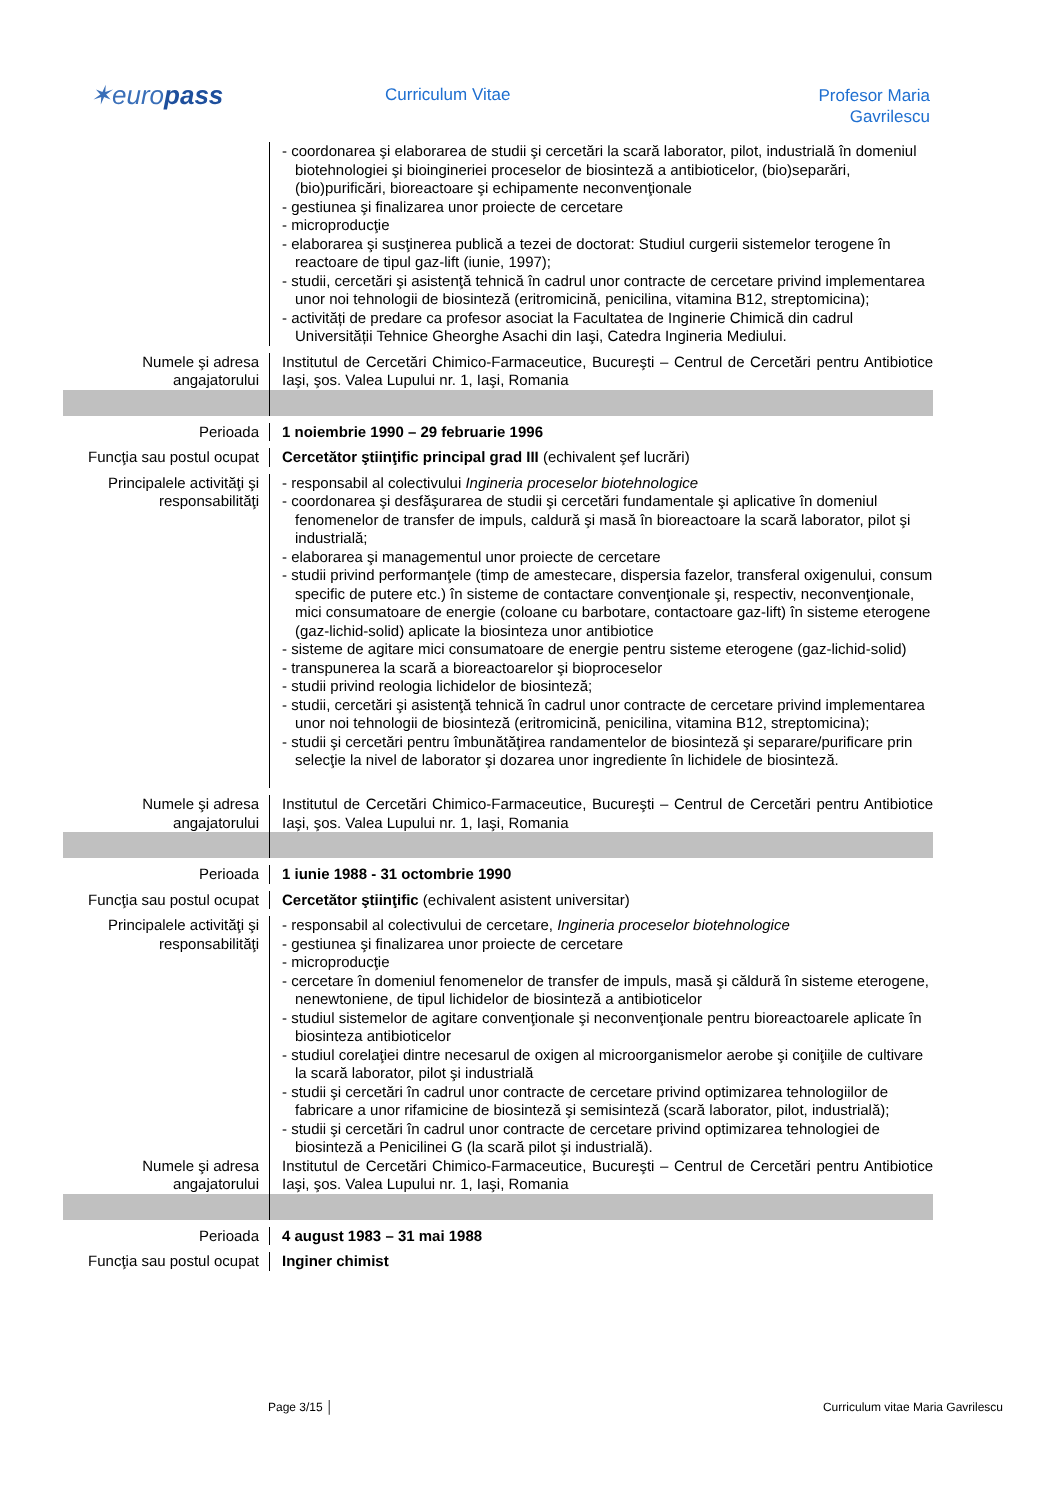✶europass Curriculum Vitae
Profesor Maria
Gavrilescu
- coordonarea şi elaborarea de studii şi cercetări la scară laborator, pilot, industrială în domeniul biotehnologiei şi bioingineriei proceselor de biosinteză a antibioticelor, (bio)separări, (bio)purificări, bioreactoare şi echipamente neconvenţionale
- gestiunea şi finalizarea unor proiecte de cercetare
- microproducţie
- elaborarea şi susţinerea publică a tezei de doctorat: Studiul curgerii sistemelor terogene în reactoare de tipul gaz-lift (iunie, 1997);
- studii, cercetări şi asistenţă tehnică în cadrul unor contracte de cercetare privind implementarea unor noi tehnologii de biosinteză (eritromicină, penicilina, vitamina B12, streptomicina);
- activități de predare ca profesor asociat la Facultatea de Inginerie Chimică din cadrul Universității Tehnice Gheorghe Asachi din Iaşi, Catedra Ingineria Mediului.
Numele şi adresa angajatorului
Institutul de Cercetări Chimico-Farmaceutice, Bucureşti – Centrul de Cercetări pentru Antibiotice Iaşi, şos. Valea Lupului nr. 1, Iaşi, Romania
Perioada 1 noiembrie 1990 – 29 februarie 1996
Funcţia sau postul ocupat
Cercetător ştiinţific principal grad III (echivalent şef lucrări)
Principalele activităţi şi responsabilităţi
- responsabil al colectivului Ingineria proceselor biotehnologice
- coordonarea şi desfăşurarea de studii şi cercetări fundamentale şi aplicative în domeniul fenomenelor de transfer de impuls, caldură şi masă în bioreactoare la scară laborator, pilot şi industrială;
- elaborarea şi managementul unor proiecte de cercetare
- studii privind performanţele (timp de amestecare, dispersia fazelor, transferal oxigenului, consum specific de putere etc.) în sisteme de contactare convenţionale şi, respectiv, neconvenţionale, mici consumatoare de energie (coloane cu barbotare, contactoare gaz-lift) în sisteme eterogene (gaz-lichid-solid) aplicate la biosinteza unor antibiotice
- sisteme de agitare mici consumatoare de energie pentru sisteme eterogene (gaz-lichid-solid)
- transpunerea la scară a bioreactoarelor şi bioproceselor
- studii privind reologia lichidelor de biosinteză;
- studii, cercetări şi asistenţă tehnică în cadrul unor contracte de cercetare privind implementarea unor noi tehnologii de biosinteză (eritromicină, penicilina, vitamina B12, streptomicina);
- studii şi cercetări pentru îmbunătăţirea randamentelor de biosinteză şi separare/purificare prin selecţie la nivel de laborator şi dozarea unor ingrediente în lichidele de biosinteză.
Numele şi adresa angajatorului
Institutul de Cercetări Chimico-Farmaceutice, Bucureşti – Centrul de Cercetări pentru Antibiotice Iaşi, şos. Valea Lupului nr. 1, Iaşi, Romania
Perioada 1 iunie 1988 - 31 octombrie 1990
Funcţia sau postul ocupat
Cercetător ştiinţific (echivalent asistent universitar)
Principalele activităţi şi responsabilităţi
- responsabil al colectivului de cercetare, Ingineria proceselor biotehnologice
- gestiunea şi finalizarea unor proiecte de cercetare
- microproducţie
- cercetare în domeniul fenomenelor de transfer de impuls, masă şi căldură în sisteme eterogene, nenewtoniene, de tipul lichidelor de biosinteză a antibioticelor
- studiul sistemelor de agitare convenţionale şi neconvenţionale pentru bioreactoarele aplicate în biosinteza antibioticelor
- studiul corelaţiei dintre necesarul de oxigen al microorganismelor aerobe şi coniţiile de cultivare la scară laborator, pilot şi industrială
- studii şi cercetări în cadrul unor contracte de cercetare privind optimizarea tehnologiilor de fabricare a unor rifamicine de biosinteză şi semisinteză (scară laborator, pilot, industrială);
- studii şi cercetări în cadrul unor contracte de cercetare privind optimizarea tehnologiei de biosinteză a Penicilinei G (la scară pilot şi industrială).
Numele şi adresa angajatorului
Institutul de Cercetări Chimico-Farmaceutice, Bucureşti – Centrul de Cercetări pentru Antibiotice Iaşi, şos. Valea Lupului nr. 1, Iaşi, Romania
Perioada 4 august 1983 – 31 mai 1988
Funcţia sau postul ocupat
Inginer chimist
Page 3/15 │ Curriculum vitae Maria Gavrilescu